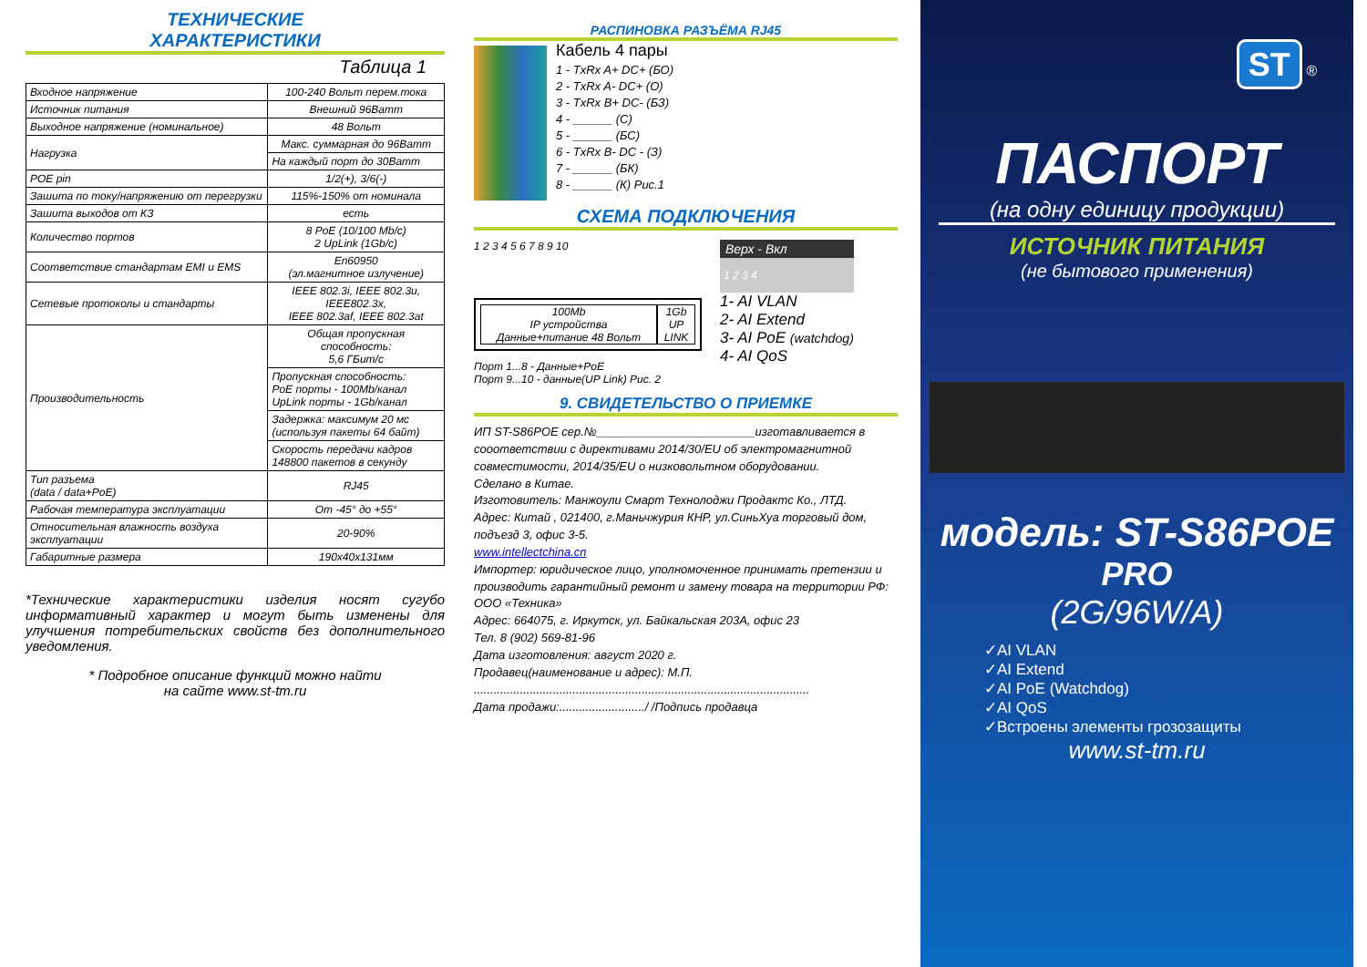ТЕХНИЧЕСКИЕ
ХАРАКТЕРИСТИКИ
Таблица 1
| Входное напряжение | 100-240 Вольт перем.тока |
| Источник питания | Внешний 96Ватт |
| Выходное напряжение (номинальное) | 48 Вольт |
| Нагрузка | Макс. суммарная до 96Ватт |
| | На каждый порт до 30Ватт |
| POE pin | 1/2(+), 3/6(-) |
| Зашита по току/напряжению от перегрузки | 115%-150% от номинала |
| Зашита выходов от КЗ | есть |
| Количество портов | 8 PoE (10/100 Mb/c) 2 UpLink (1Gb/c) |
| Соответствие стандартам EMI и EMS | En60950 (эл.магнитное излучение) |
| Сетевые протоколы и стандарты | IEEE 802.3i, IEEE 802.3u, IEEE802.3x, IEEE 802.3af, IEEE 802.3at |
| Производительность | Общая пропускная способность: 5,6 ГБит/с |
| | Пропускная способность: PoE порты - 100Mb/канал UpLink порты - 1Gb/канал |
| | Задержка: максимум 20 мс (используя пакеты 64 байт) |
| | Скорость передачи кадров 148800 пакетов в секунду |
| Тип разъема (data / data+PoE) | RJ45 |
| Рабочая температура эксплуатации | От -45° до +55° |
| Относительная влажность воздуха эксплуатации | 20-90% |
| Габаритные размера | 190x40x131мм |
*Технические характеристики изделия носят сугубо информативный характер и могут быть изменены для улучшения потребительских свойств без дополнительного уведомления.
* Подробное описание функций можно найти
на сайте www.st-tm.ru
РАСПИНОВКА РАЗЪЁМА RJ45
Кабель 4 пары
1 - TxRx A+ DC+ (БО)
2 - TxRx A- DC+ (О)
3 - TxRx B+ DC- (БЗ)
4 - ______ (С)
5 - ______ (БС)
6 - TxRx B- DC - (З)
7 - ______ (БК)
8 - ______ (К) Рис.1
СХЕМА ПОДКЛЮЧЕНИЯ
1 2 3 4 5 6 7 8 9 10
100Mb
IP устройства
Данные+питание 48 Вольт
1Gb
UP LINK
Порт 1...8 - Данные+PoE
Порт 9...10 - данные(UP Link) Рис. 2
Верх - Вкл
1 2 3 4
1- AI VLAN
2- AI Extend
3- AI PoE (watchdog)
4- AI QoS
9. СВИДЕТЕЛЬСТВО О ПРИЕМКЕ
ИП ST-S86POE сер.№________________________изготавливается в сооответствии с директивами 2014/30/EU об электромагнитной совместимости, 2014/35/EU о низковольтном оборудовании.
Сделано в Китае.
Изготовитель: Манжоули Смарт Технолоджи Продактс Ко., ЛТД.
Адрес: Китай , 021400, г.Маньчжурия КНР, ул.СиньХуа торговый дом, подъезд 3, офис 3-5.
www.intellectchina.cn
Импортер: юридическое лицо, уполномоченное принимать претензии и производить гарантийный ремонт и замену товара на территории РФ:
ООО «Техника»
Адрес: 664075, г. Иркутск, ул. Байкальская 203А, офис 23
Тел. 8 (902) 569-81-96
Дата изготовления: август 2020 г.
Продавец(наименование и адрес): М.П.
......................................................................................................
Дата продажи:........................../ /Подпись продавца
ST ®
ПАСПОРТ
(на одну единицу продукции)
ИСТОЧНИК ПИТАНИЯ
(не бытового применения)
модель: ST-S86POE
PRO
(2G/96W/A)
✓AI VLAN
✓AI Extend
✓AI PoE (Watchdog)
✓AI QoS
✓Встроены элементы грозозащиты
www.st-tm.ru